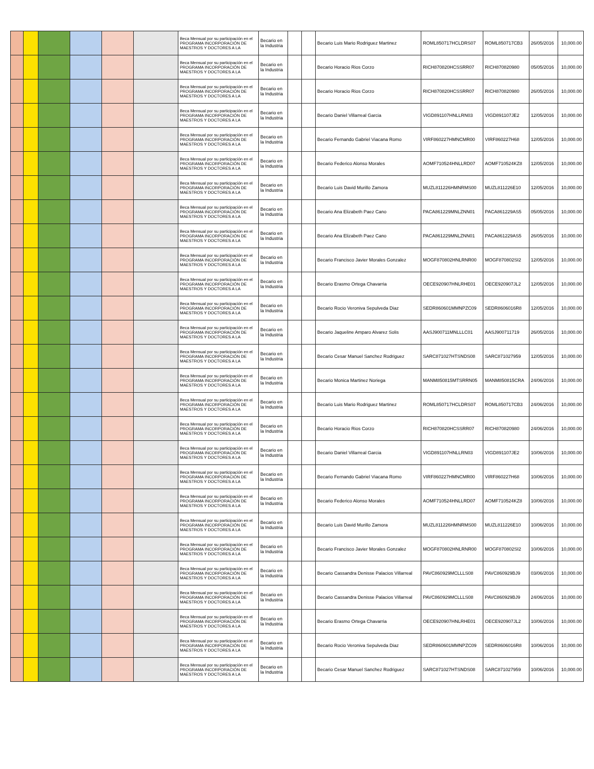| | | | | | | Beca Mensual por su participación en el PROGRAMA INCORPORACIÓN DE MAESTROS Y DOCTORES A LA | Becario en la Industria | | | Becario Luis Mario Rodriguez Martinez | ROML850717HCLDRS07 | ROML850717CB3 | 26/05/2016 | 10,000.00 |
| | | | | | | Beca Mensual por su participación en el PROGRAMA INCORPORACIÓN DE MAESTROS Y DOCTORES A LA | Becario en la Industria | | | Becario Horacio Rios Corzo | RICH870820HCSSRR07 | RICH870820980 | 05/05/2016 | 10,000.00 |
| | | | | | | Beca Mensual por su participación en el PROGRAMA INCORPORACIÓN DE MAESTROS Y DOCTORES A LA | Becario en la Industria | | | Becario Horacio Rios Corzo | RICH870820HCSSRR07 | RICH870820980 | 26/05/2016 | 10,000.00 |
| | | | | | | Beca Mensual por su participación en el PROGRAMA INCORPORACIÓN DE MAESTROS Y DOCTORES A LA | Becario en la Industria | | | Becario Daniel Villarreal Garcia | VIGD891107HNLLRN03 | VIGD891107JE2 | 12/05/2016 | 10,000.00 |
| | | | | | | Beca Mensual por su participación en el PROGRAMA INCORPORACIÓN DE MAESTROS Y DOCTORES A LA | Becario en la Industria | | | Becario Fernando Gabriel Viacana Romo | VIRF860227HMNCMR00 | VIRF860227H68 | 12/05/2016 | 10,000.00 |
| | | | | | | Beca Mensual por su participación en el PROGRAMA INCORPORACIÓN DE MAESTROS Y DOCTORES A LA | Becario en la Industria | | | Becario Federico Alonso Morales | AOMF710524HNLLRD07 | AOMF710524KZ8 | 12/05/2016 | 10,000.00 |
| | | | | | | Beca Mensual por su participación en el PROGRAMA INCORPORACIÓN DE MAESTROS Y DOCTORES A LA | Becario en la Industria | | | Becario Luis David Murillo Zamora | MUZL811226HMNRMS00 | MUZL811226E10 | 12/05/2016 | 10,000.00 |
| | | | | | | Beca Mensual por su participación en el PROGRAMA INCORPORACIÓN DE MAESTROS Y DOCTORES A LA | Becario en la Industria | | | Becario Ana Elizabeth Paez Cano | PACA861229MNLZNN01 | PACA861229AS5 | 05/05/2016 | 10,000.00 |
| | | | | | | Beca Mensual por su participación en el PROGRAMA INCORPORACIÓN DE MAESTROS Y DOCTORES A LA | Becario en la Industria | | | Becario Ana Elizabeth Paez Cano | PACA861229MNLZNN01 | PACA861229AS5 | 26/05/2016 | 10,000.00 |
| | | | | | | Beca Mensual por su participación en el PROGRAMA INCORPORACIÓN DE MAESTROS Y DOCTORES A LA | Becario en la Industria | | | Becario Francisco Javier Morales Gonzalez | MOGF870802HNLRNR00 | MOGF870802SI2 | 12/05/2016 | 10,000.00 |
| | | | | | | Beca Mensual por su participación en el PROGRAMA INCORPORACIÓN DE MAESTROS Y DOCTORES A LA | Becario en la Industria | | | Becario Erasmo Ortega Chavarria | OECE920907HNLRHE01 | OECE920907JL2 | 12/05/2016 | 10,000.00 |
| | | | | | | Beca Mensual por su participación en el PROGRAMA INCORPORACIÓN DE MAESTROS Y DOCTORES A LA | Becario en la Industria | | | Becario Rocio Veroniva Sepulveda Diaz | SEDR860601MMNPZC09 | SEDR8606016R8 | 12/05/2016 | 10,000.00 |
| | | | | | | Beca Mensual por su participación en el PROGRAMA INCORPORACIÓN DE MAESTROS Y DOCTORES A LA | Becario en la Industria | | | Becario Jaqueline Amparo Alvarez Solis | AASJ900711MNLLLC01 | AASJ900711719 | 26/05/2016 | 10,000.00 |
| | | | | | | Beca Mensual por su participación en el PROGRAMA INCORPORACIÓN DE MAESTROS Y DOCTORES A LA | Becario en la Industria | | | Becario Cesar Manuel Sanchez Rodriguez | SARC871027HTSNDS08 | SARC871027959 | 12/05/2016 | 10,000.00 |
| | | | | | | Beca Mensual por su participación en el PROGRAMA INCORPORACIÓN DE MAESTROS Y DOCTORES A LA | Becario en la Industria | | | Becario Monica Martinez Noriega | MANM850815MTSRRN05 | MANM850815CRA | 24/06/2016 | 10,000.00 |
| | | | | | | Beca Mensual por su participación en el PROGRAMA INCORPORACIÓN DE MAESTROS Y DOCTORES A LA | Becario en la Industria | | | Becario Luis Mario Rodriguez Martinez | ROML850717HCLDRS07 | ROML850717CB3 | 24/06/2016 | 10,000.00 |
| | | | | | | Beca Mensual por su participación en el PROGRAMA INCORPORACIÓN DE MAESTROS Y DOCTORES A LA | Becario en la Industria | | | Becario Horacio Rios Corzo | RICH870820HCSSRR07 | RICH870820980 | 24/06/2016 | 10,000.00 |
| | | | | | | Beca Mensual por su participación en el PROGRAMA INCORPORACIÓN DE MAESTROS Y DOCTORES A LA | Becario en la Industria | | | Becario Daniel Villarreal Garcia | VIGD891107HNLLRN03 | VIGD891107JE2 | 10/06/2016 | 10,000.00 |
| | | | | | | Beca Mensual por su participación en el PROGRAMA INCORPORACIÓN DE MAESTROS Y DOCTORES A LA | Becario en la Industria | | | Becario Fernando Gabriel Viacana Romo | VIRF860227HMNCMR00 | VIRF860227H68 | 10/06/2016 | 10,000.00 |
| | | | | | | Beca Mensual por su participación en el PROGRAMA INCORPORACIÓN DE MAESTROS Y DOCTORES A LA | Becario en la Industria | | | Becario Federico Alonso Morales | AOMF710524HNLLRD07 | AOMF710524KZ8 | 10/06/2016 | 10,000.00 |
| | | | | | | Beca Mensual por su participación en el PROGRAMA INCORPORACIÓN DE MAESTROS Y DOCTORES A LA | Becario en la Industria | | | Becario Luis David Murillo Zamora | MUZL811226HMNRMS00 | MUZL811226E10 | 10/06/2016 | 10,000.00 |
| | | | | | | Beca Mensual por su participación en el PROGRAMA INCORPORACIÓN DE MAESTROS Y DOCTORES A LA | Becario en la Industria | | | Becario Francisco Javier Morales Gonzalez | MOGF870802HNLRNR00 | MOGF870802SI2 | 10/06/2016 | 10,000.00 |
| | | | | | | Beca Mensual por su participación en el PROGRAMA INCORPORACIÓN DE MAESTROS Y DOCTORES A LA | Becario en la Industria | | | Becario Cassandra Denisse Palacios Villarreal | PAVC860929MCLLLS08 | PAVC860929BJ9 | 03/06/2016 | 10,000.00 |
| | | | | | | Beca Mensual por su participación en el PROGRAMA INCORPORACIÓN DE MAESTROS Y DOCTORES A LA | Becario en la Industria | | | Becario Cassandra Denisse Palacios Villarreal | PAVC860929MCLLLS08 | PAVC860929BJ9 | 24/06/2016 | 10,000.00 |
| | | | | | | Beca Mensual por su participación en el PROGRAMA INCORPORACIÓN DE MAESTROS Y DOCTORES A LA | Becario en la Industria | | | Becario Erasmo Ortega Chavarria | OECE920907HNLRHE01 | OECE920907JL2 | 10/06/2016 | 10,000.00 |
| | | | | | | Beca Mensual por su participación en el PROGRAMA INCORPORACIÓN DE MAESTROS Y DOCTORES A LA | Becario en la Industria | | | Becario Rocio Veroniva Sepulveda Diaz | SEDR860601MMNPZC09 | SEDR8606016R8 | 10/06/2016 | 10,000.00 |
| | | | | | | Beca Mensual por su participación en el PROGRAMA INCORPORACIÓN DE MAESTROS Y DOCTORES A LA | Becario en la Industria | | | Becario Cesar Manuel Sanchez Rodriguez | SARC871027HTSNDS08 | SARC871027959 | 10/06/2016 | 10,000.00 |